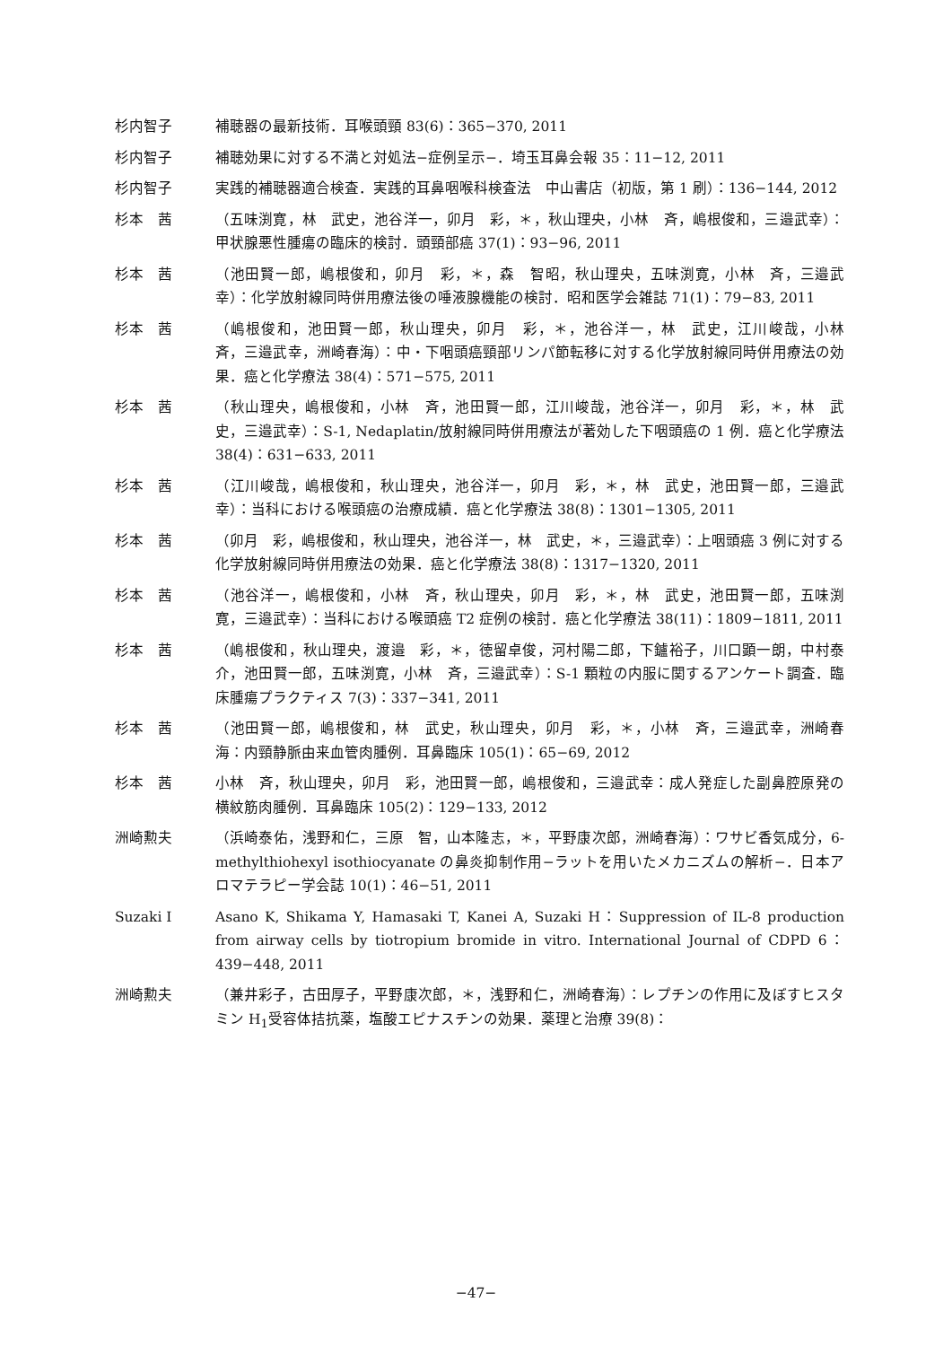杉内智子 補聴器の最新技術．耳喉頭頸 83(6)：365−370, 2011
杉内智子 補聴効果に対する不満と対処法−症例呈示−．埼玉耳鼻会報 35：11−12, 2011
杉内智子 実践的補聴器適合検査．実践的耳鼻咽喉科検査法　中山書店（初版，第 1 刷）：136−144, 2012
杉本　茜 （五味渕寛，林　武史，池谷洋一，卯月　彩，＊，秋山理央，小林　斉，嶋根俊和，三邉武幸）：甲状腺悪性腫瘍の臨床的検討．頭頸部癌 37(1)：93−96, 2011
杉本　茜 （池田賢一郎，嶋根俊和，卯月　彩，＊，森　智昭，秋山理央，五味渕寛，小林　斉，三邉武幸）：化学放射線同時併用療法後の唾液腺機能の検討．昭和医学会雑誌 71(1)：79−83, 2011
杉本　茜 （嶋根俊和，池田賢一郎，秋山理央，卯月　彩，＊，池谷洋一，林　武史，江川峻哉，小林　斉，三邉武幸，洲崎春海）：中・下咽頭癌頸部リンパ節転移に対する化学放射線同時併用療法の効果．癌と化学療法 38(4)：571−575, 2011
杉本　茜 （秋山理央，嶋根俊和，小林　斉，池田賢一郎，江川峻哉，池谷洋一，卯月　彩，＊，林　武史，三邉武幸）：S-1, Nedaplatin/放射線同時併用療法が著効した下咽頭癌の 1 例．癌と化学療法 38(4)：631−633, 2011
杉本　茜 （江川峻哉，嶋根俊和，秋山理央，池谷洋一，卯月　彩，＊，林　武史，池田賢一郎，三邉武幸）：当科における喉頭癌の治療成績．癌と化学療法 38(8)：1301−1305, 2011
杉本　茜 （卯月　彩，嶋根俊和，秋山理央，池谷洋一，林　武史，＊，三邉武幸）：上咽頭癌 3 例に対する化学放射線同時併用療法の効果．癌と化学療法 38(8)：1317−1320, 2011
杉本　茜 （池谷洋一，嶋根俊和，小林　斉，秋山理央，卯月　彩，＊，林　武史，池田賢一郎，五味渕寛，三邉武幸）：当科における喉頭癌 T2 症例の検討．癌と化学療法 38(11)：1809−1811, 2011
杉本　茜 （嶋根俊和，秋山理央，渡邉　彩，＊，徳留卓俊，河村陽二郎，下鑪裕子，川口顕一朗，中村泰介，池田賢一郎，五味渕寛，小林　斉，三邉武幸）：S-1 顆粒の内服に関するアンケート調査．臨床腫瘍プラクティス 7(3)：337−341, 2011
杉本　茜 （池田賢一郎，嶋根俊和，林　武史，秋山理央，卯月　彩，＊，小林　斉，三邉武幸，洲崎春海：内頸静脈由来血管肉腫例．耳鼻臨床 105(1)：65−69, 2012
杉本　茜 小林　斉，秋山理央，卯月　彩，池田賢一郎，嶋根俊和，三邉武幸：成人発症した副鼻腔原発の横紋筋肉腫例．耳鼻臨床 105(2)：129−133, 2012
洲崎勲夫 （浜崎泰佑，浅野和仁，三原　智，山本隆志，＊，平野康次郎，洲崎春海）：ワサビ香気成分，6-methylthiohexyl isothiocyanate の鼻炎抑制作用−ラットを用いたメカニズムの解析−．日本アロマテラピー学会誌 10(1)：46−51, 2011
Suzaki I Asano K, Shikama Y, Hamasaki T, Kanei A, Suzaki H：Suppression of IL-8 production from airway cells by tiotropium bromide in vitro. International Journal of CDPD 6：439−448, 2011
洲崎勲夫 （兼井彩子，古田厚子，平野康次郎，＊，浅野和仁，洲崎春海）：レプチンの作用に及ぼすヒスタミン H<sub>1</sub>受容体拮抗薬，塩酸エピナスチンの効果．薬理と治療 39(8)：
−47−